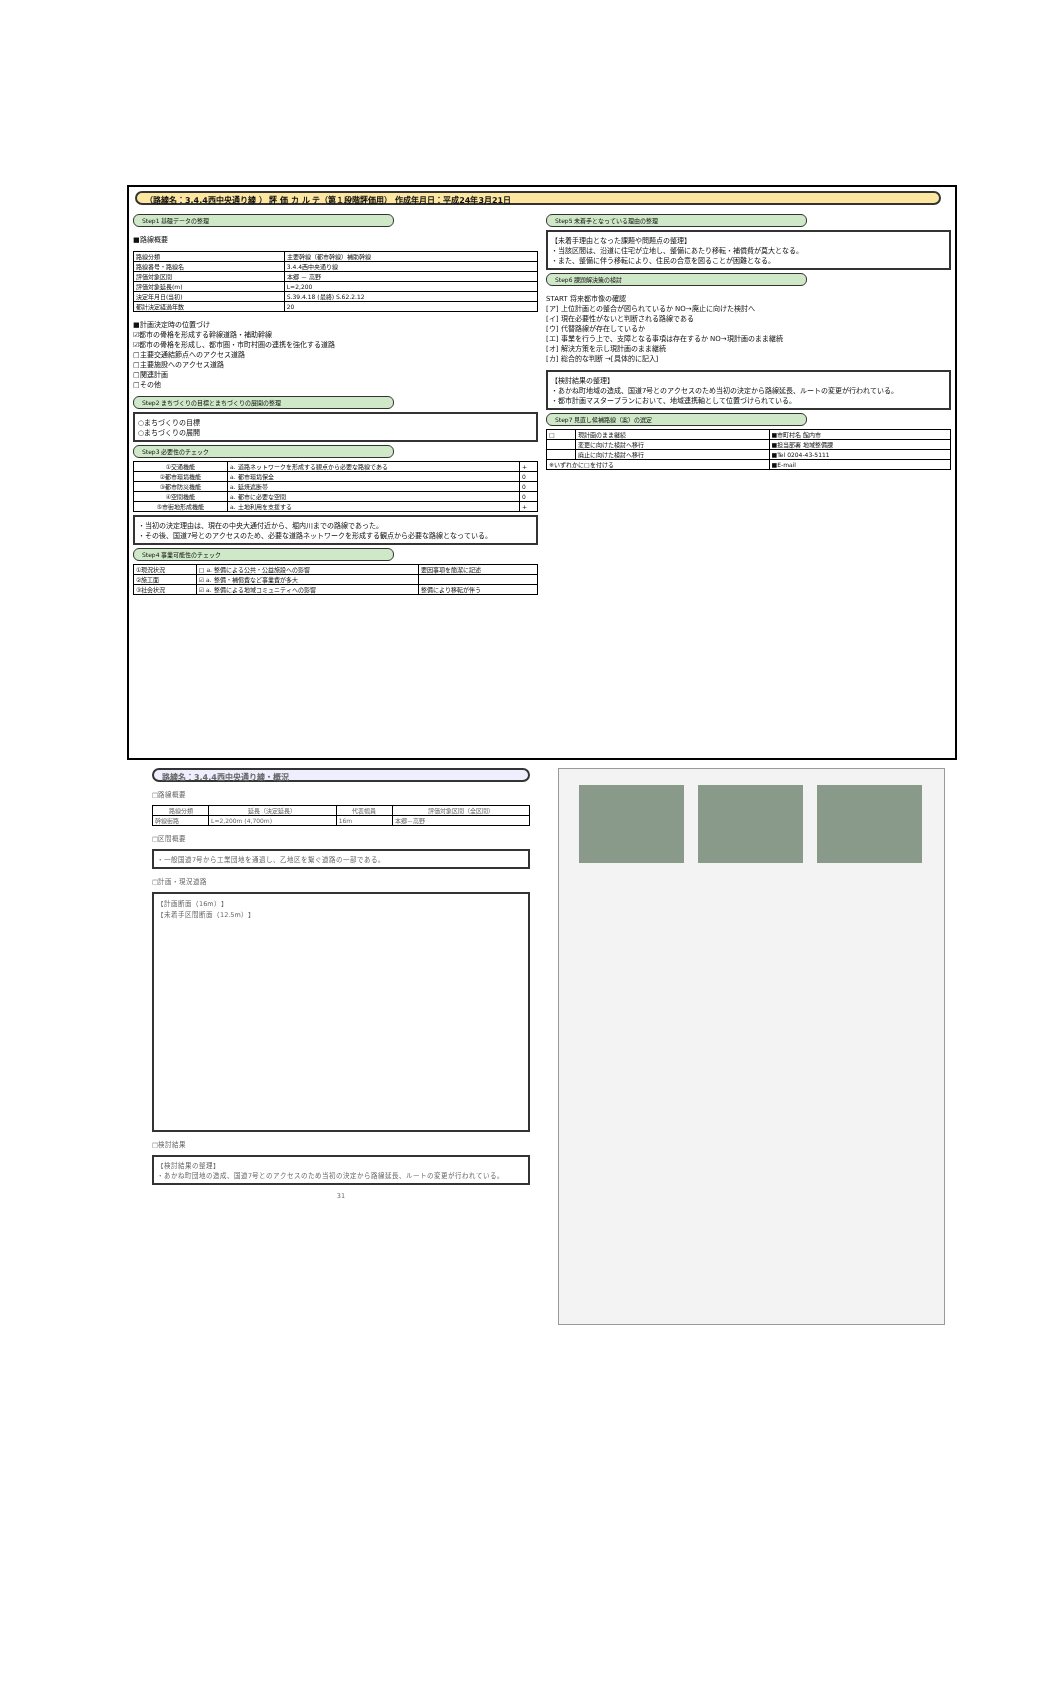（路線名：3.4.4西中央通り線 ） 評 価 カ ル テ（第１段階評価用） 作成年月日：平成24年3月21日
Step1 基礎データの整理
■路線概要
| 路線分類 | 主要幹線（都市幹線）補助幹線 |
| 路線番号・路線名 | 3.4.4西中央通り線 |
| 評価対象区間 | 本郷 － 高野 |
| 評価対象延長(m) | L=2,200 |
| 決定年月日(当初) | S.39.4.18 (最終) S.62.2.12 |
| 都計決定経過年数 | 20 |
■計画決定時の位置づけ
☑都市の骨格を形成する幹線道路・補助幹線
☑都市の骨格を形成し、都市圏・市町村圏の連携を強化する道路
□主要交通結節点へのアクセス道路
□主要施設へのアクセス道路
□関連計画
□その他
Step2 まちづくりの目標とまちづくりの展開の整理
○まちづくりの目標
○まちづくりの展開
Step3 必要性のチェック
| ①交通機能 | a. 道路ネットワークを形成する観点から必要な路線である | + |
| ②都市環境機能 | a. 都市環境保全 | 0 |
| ③都市防災機能 | a. 延焼遮断帯 | 0 |
| ④空間機能 | a. 都市に必要な空間 | 0 |
| ⑤市街地形成機能 | a. 土地利用を支援する | + |
・当初の決定理由は、現在の中央大通付近から、堀内川までの路線であった。
・その後、国道7号とのアクセスのため、必要な道路ネットワークを形成する観点から必要な路線となっている。
Step4 事業可能性のチェック
| ①現況状況 | □ a. 整備による公共・公益施設への影響 | 要因事項を簡潔に記述 |
| ②施工面 | ☑ a. 整備・補償費など事業費が多大 | |
| ③社会状況 | ☑ a. 整備による地域コミュニティへの影響 | 整備により移転が伴う |
Step5 未着手となっている理由の整理
【未着手理由となった課題や問題点の整理】
・当該区間は、沿道に住宅が立地し、整備にあたり移転・補償費が莫大となる。
・また、整備に伴う移転により、住民の合意を図ることが困難となる。
Step6 課題解決策の検討
START 将来都市像の確認
[ア] 上位計画との整合が図られているか NO→廃止に向けた検討へ
[イ] 現在必要性がないと判断される路線である
[ウ] 代替路線が存在しているか
[エ] 事業を行う上で、支障となる事項は存在するか NO→現計画のまま継続
[オ] 解決方策を示し現計画のまま継続
[カ] 総合的な判断 →[具体的に記入]
【検討結果の整理】
・あかね町地域の造成、国道7号とのアクセスのため当初の決定から路線延長、ルートの変更が行われている。
・都市計画マスタープランにおいて、地域連携軸として位置づけられている。
Step7 見直し候補路線（案）の選定
| □ | 現計画のまま継続 | ■市町村名 館内市 |
| | 変更に向けた検討へ移行 | ■担当部署 地域整備課 |
| | 廃止に向けた検討へ移行 | ■Tel 0204-43-5111 |
| ※いずれかに□を付ける | | ■E-mail |
路線名：3.4.4西中央通り線・概況
□路線概要
| 路線分類 | 延長（決定延長） | 代表幅員 | 評価対象区間（全区間） |
| --- | --- | --- | --- |
| 幹線街路 | L=2,200m (4,700m) | 16m | 本郷－高野 |
□区間概要
・一般国道7号から工業団地を通過し、乙地区を繋ぐ道路の一部である。
□計画・現況道路
【計画断面（16m）】
【未着手区間断面（12.5m）】
□検討結果
【検討結果の整理】
・あかね町団地の造成、国道7号とのアクセスのため当初の決定から路線延長、ルートの変更が行われている。
31